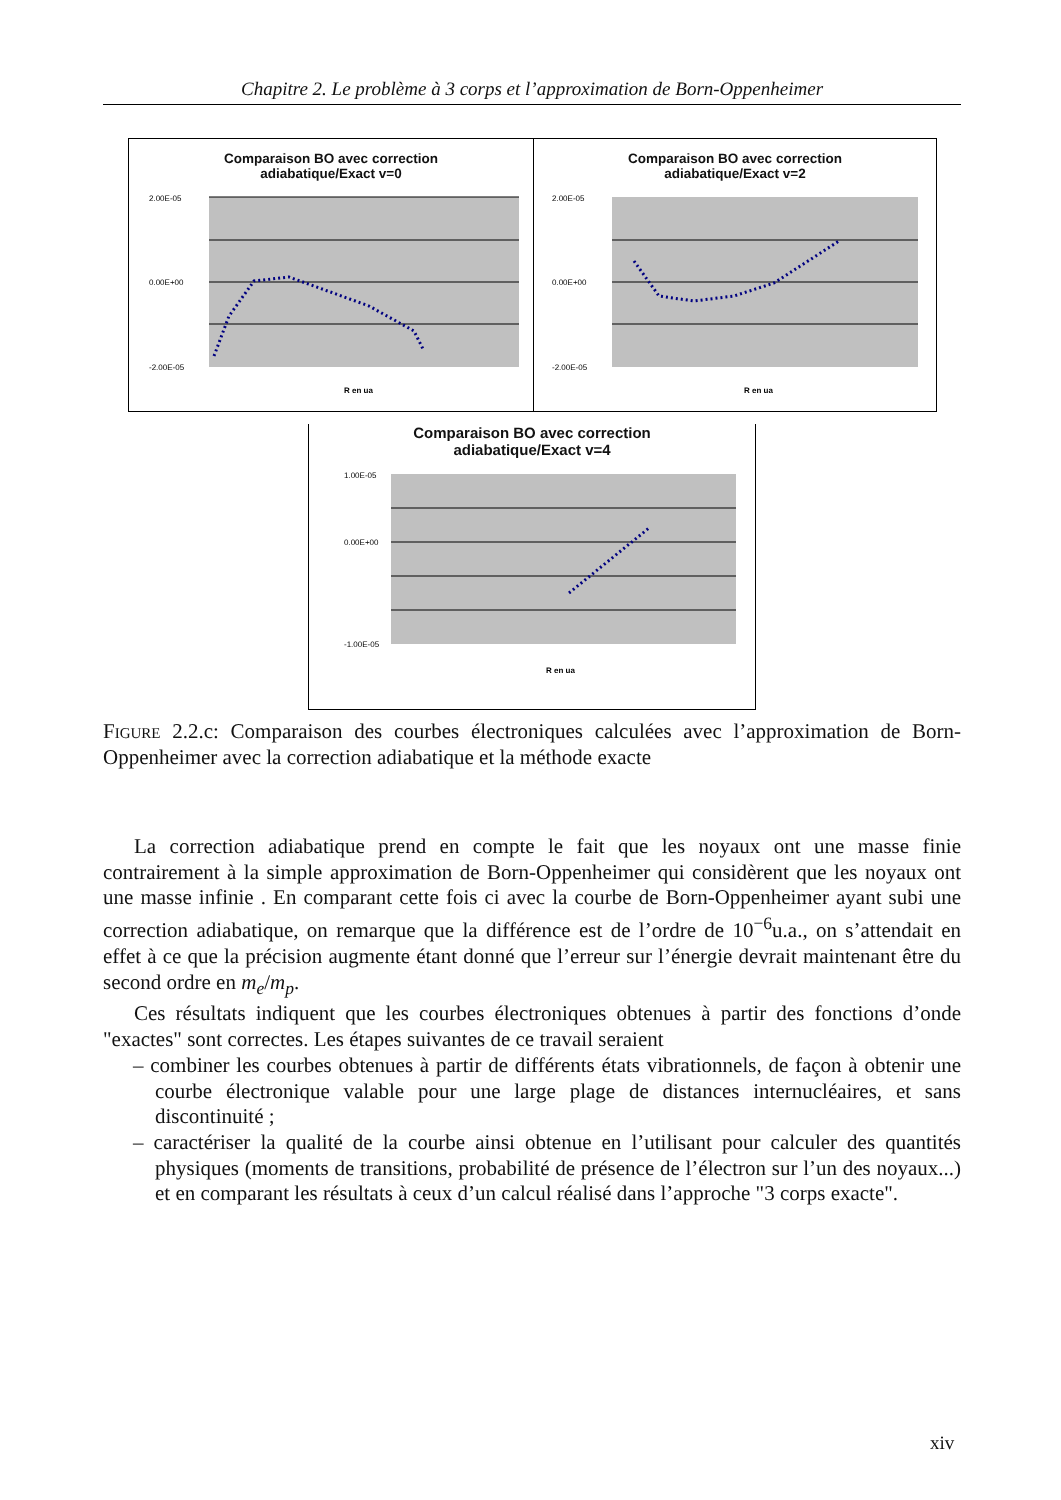Chapitre 2. Le problème à 3 corps et l’approximation de Born-Oppenheimer
Comparaison BO avec correction
adiabatique/Exact v=0
2.00E-05
0.00E+00
-2.00E-05
R en ua
Comparaison BO avec correction
adiabatique/Exact v=2
2.00E-05
0.00E+00
-2.00E-05
R en ua
Comparaison BO avec correction
adiabatique/Exact v=4
1.00E-05
0.00E+00
-1.00E-05
R en ua
Figure 2.2.c: Comparaison des courbes électroniques calculées avec l’approximation de Born-Oppenheimer avec la correction adiabatique et la méthode exacte
La correction adiabatique prend en compte le fait que les noyaux ont une masse finie contrairement à la simple approximation de Born-Oppenheimer qui considèrent que les noyaux ont une masse infinie . En comparant cette fois ci avec la courbe de Born-Oppenheimer ayant subi une correction adiabatique, on remarque que la différence est de l’ordre de 10<sup>−6</sup>u.a., on s’attendait en effet à ce que la précision augmente étant donné que l’erreur sur l’énergie devrait maintenant être du second ordre en m<sub>e</sub>/m<sub>p</sub>.
Ces résultats indiquent que les courbes électroniques obtenues à partir des fonctions d’onde "exactes" sont correctes. Les étapes suivantes de ce travail seraient
– combiner les courbes obtenues à partir de différents états vibrationnels, de façon à obtenir une courbe électronique valable pour une large plage de distances internucléaires, et sans discontinuité ;
– caractériser la qualité de la courbe ainsi obtenue en l’utilisant pour calculer des quantités physiques (moments de transitions, probabilité de présence de l’électron sur l’un des noyaux...) et en comparant les résultats à ceux d’un calcul réalisé dans l’approche "3 corps exacte".
xiv